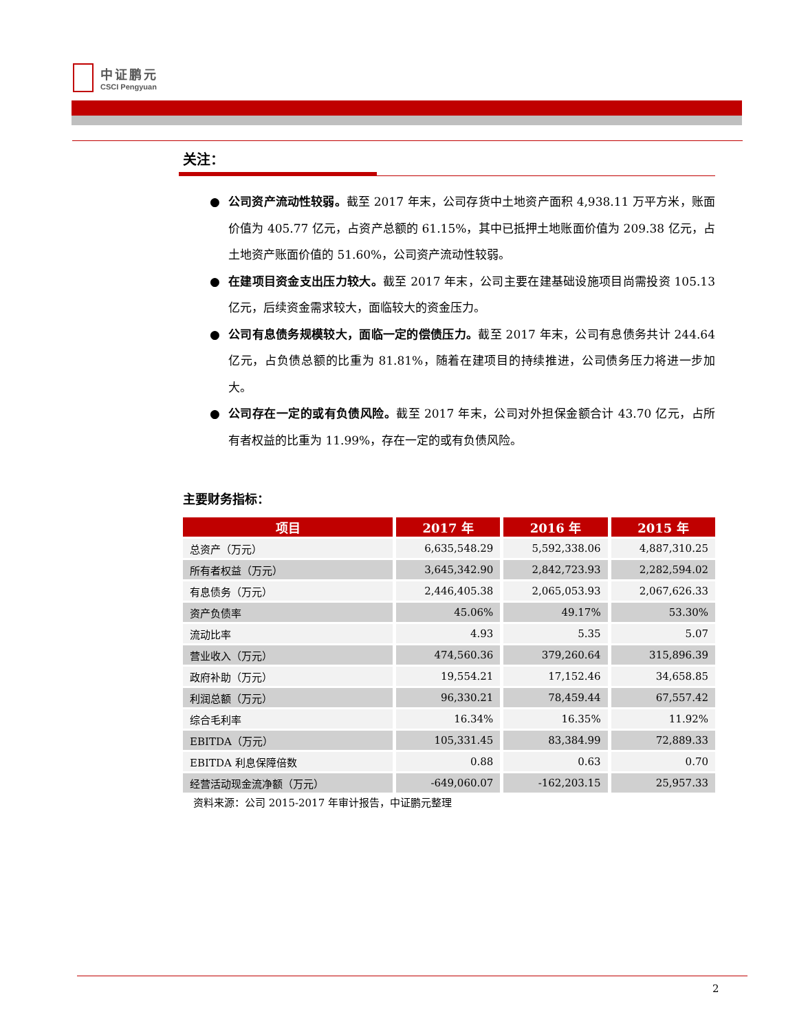中证鹏元
CSCI Pengyuan
关注：
● 公司资产流动性较弱。截至 2017 年末，公司存货中土地资产面积 4,938.11 万平方米，账面价值为 405.77 亿元，占资产总额的 61.15%，其中已抵押土地账面价值为 209.38 亿元，占土地资产账面价值的 51.60%，公司资产流动性较弱。
● 在建项目资金支出压力较大。截至 2017 年末，公司主要在建基础设施项目尚需投资 105.13 亿元，后续资金需求较大，面临较大的资金压力。
● 公司有息债务规模较大，面临一定的偿债压力。截至 2017 年末，公司有息债务共计 244.64 亿元，占负债总额的比重为 81.81%，随着在建项目的持续推进，公司债务压力将进一步加大。
● 公司存在一定的或有负债风险。截至 2017 年末，公司对外担保金额合计 43.70 亿元，占所有者权益的比重为 11.99%，存在一定的或有负债风险。
主要财务指标：
| 项目 | 2017 年 | 2016 年 | 2015 年 |
| --- | --- | --- | --- |
| 总资产（万元） | 6,635,548.29 | 5,592,338.06 | 4,887,310.25 |
| 所有者权益（万元） | 3,645,342.90 | 2,842,723.93 | 2,282,594.02 |
| 有息债务（万元） | 2,446,405.38 | 2,065,053.93 | 2,067,626.33 |
| 资产负债率 | 45.06% | 49.17% | 53.30% |
| 流动比率 | 4.93 | 5.35 | 5.07 |
| 营业收入（万元） | 474,560.36 | 379,260.64 | 315,896.39 |
| 政府补助（万元） | 19,554.21 | 17,152.46 | 34,658.85 |
| 利润总额（万元） | 96,330.21 | 78,459.44 | 67,557.42 |
| 综合毛利率 | 16.34% | 16.35% | 11.92% |
| EBITDA（万元） | 105,331.45 | 83,384.99 | 72,889.33 |
| EBITDA 利息保障倍数 | 0.88 | 0.63 | 0.70 |
| 经营活动现金流净额（万元） | -649,060.07 | -162,203.15 | 25,957.33 |
资料来源：公司 2015-2017 年审计报告，中证鹏元整理
2